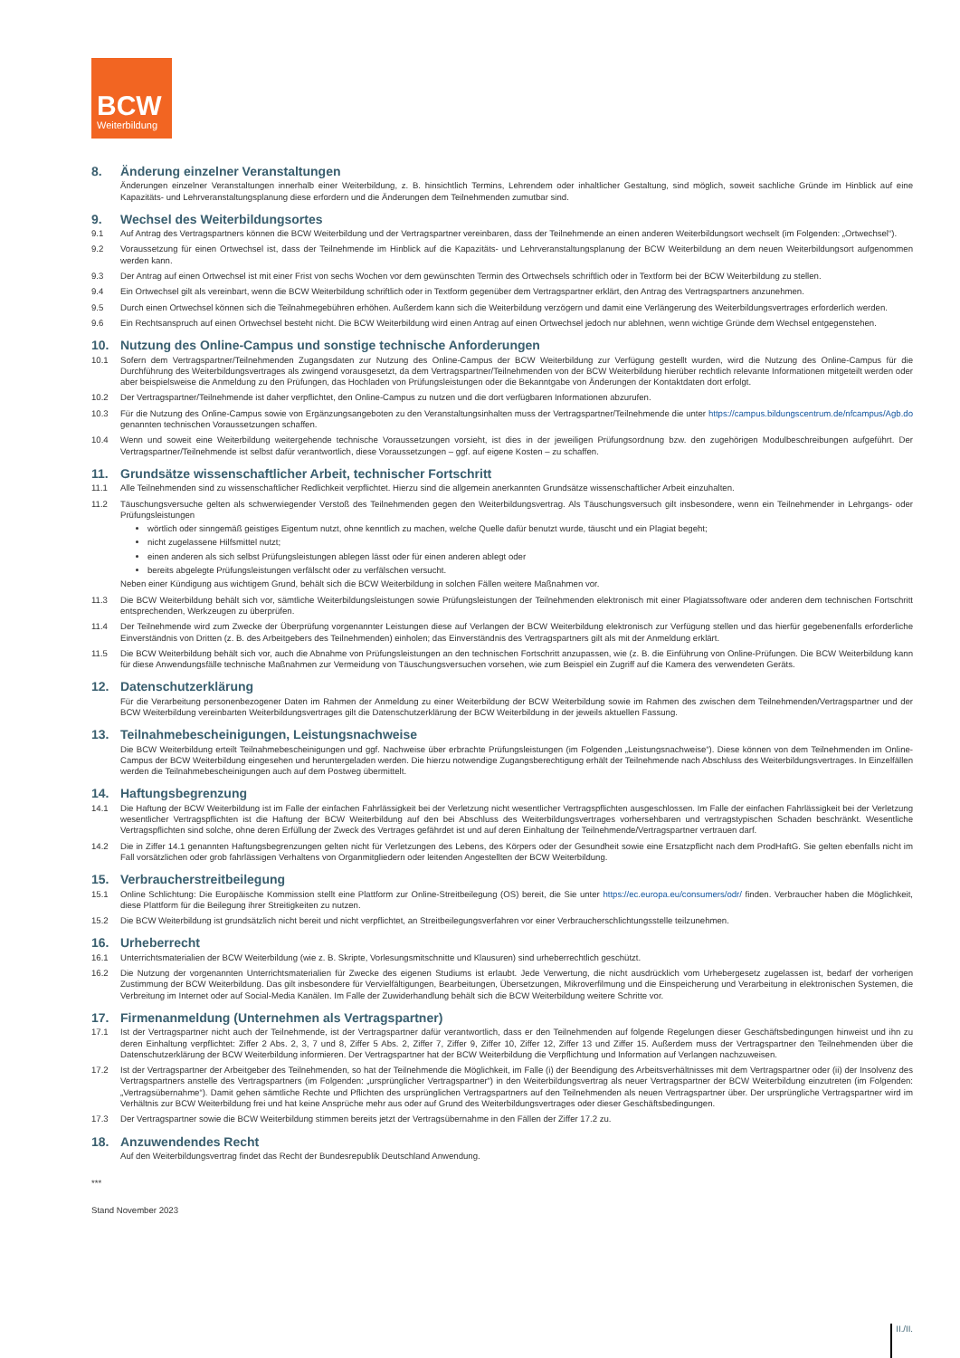BCW
Weiterbildung
8. Änderung einzelner Veranstaltungen
Änderungen einzelner Veranstaltungen innerhalb einer Weiterbildung, z. B. hinsichtlich Termins, Lehrendem oder inhaltlicher Gestaltung, sind möglich, soweit sachliche Gründe im Hinblick auf eine Kapazitäts- und Lehrveranstaltungsplanung diese erfordern und die Änderungen dem Teilnehmenden zumutbar sind.
9. Wechsel des Weiterbildungsortes
9.1 Auf Antrag des Vertragspartners können die BCW Weiterbildung und der Vertragspartner vereinbaren, dass der Teilnehmende an einen anderen Weiterbildungsort wechselt (im Folgenden: „Ortwechsel“).
9.2 Voraussetzung für einen Ortwechsel ist, dass der Teilnehmende im Hinblick auf die Kapazitäts- und Lehrveranstaltungsplanung der BCW Weiterbildung an dem neuen Weiterbildungsort aufgenommen werden kann.
9.3 Der Antrag auf einen Ortwechsel ist mit einer Frist von sechs Wochen vor dem gewünschten Termin des Ortwechsels schriftlich oder in Textform bei der BCW Weiterbildung zu stellen.
9.4 Ein Ortwechsel gilt als vereinbart, wenn die BCW Weiterbildung schriftlich oder in Textform gegenüber dem Vertragspartner erklärt, den Antrag des Vertragspartners anzunehmen.
9.5 Durch einen Ortwechsel können sich die Teilnahmegebühren erhöhen. Außerdem kann sich die Weiterbildung verzögern und damit eine Verlängerung des Weiterbildungsvertrages erforderlich werden.
9.6 Ein Rechtsanspruch auf einen Ortwechsel besteht nicht. Die BCW Weiterbildung wird einen Antrag auf einen Ortwechsel jedoch nur ablehnen, wenn wichtige Gründe dem Wechsel entgegenstehen.
10. Nutzung des Online-Campus und sonstige technische Anforderungen
10.1 Sofern dem Vertragspartner/Teilnehmenden Zugangsdaten zur Nutzung des Online-Campus der BCW Weiterbildung zur Verfügung gestellt wurden, wird die Nutzung des Online-Campus für die Durchführung des Weiterbildungsvertrages als zwingend vorausgesetzt, da dem Vertragspartner/Teilnehmenden von der BCW Weiterbildung hierüber rechtlich relevante Informationen mitgeteilt werden oder aber beispielsweise die Anmeldung zu den Prüfungen, das Hochladen von Prüfungsleistungen oder die Bekanntgabe von Änderungen der Kontaktdaten dort erfolgt.
10.2 Der Vertragspartner/Teilnehmende ist daher verpflichtet, den Online-Campus zu nutzen und die dort verfügbaren Informationen abzurufen.
10.3 Für die Nutzung des Online-Campus sowie von Ergänzungsangeboten zu den Veranstaltungsinhalten muss der Vertragspartner/Teilnehmende die unter https://campus.bildungscentrum.de/nfcampus/Agb.do genannten technischen Voraussetzungen schaffen.
10.4 Wenn und soweit eine Weiterbildung weitergehende technische Voraussetzungen vorsieht, ist dies in der jeweiligen Prüfungsordnung bzw. den zugehörigen Modulbeschreibungen aufgeführt. Der Vertragspartner/Teilnehmende ist selbst dafür verantwortlich, diese Voraussetzungen – ggf. auf eigene Kosten – zu schaffen.
11. Grundsätze wissenschaftlicher Arbeit, technischer Fortschritt
11.1 Alle Teilnehmenden sind zu wissenschaftlicher Redlichkeit verpflichtet. Hierzu sind die allgemein anerkannten Grundsätze wissenschaftlicher Arbeit einzuhalten.
11.2 Täuschungsversuche gelten als schwerwiegender Verstoß des Teilnehmenden gegen den Weiterbildungsvertrag. Als Täuschungsversuch gilt insbesondere, wenn ein Teilnehmender in Lehrgangs- oder Prüfungsleistungen
wörtlich oder sinngemäß geistiges Eigentum nutzt, ohne kenntlich zu machen, welche Quelle dafür benutzt wurde, täuscht und ein Plagiat begeht;
nicht zugelassene Hilfsmittel nutzt;
einen anderen als sich selbst Prüfungsleistungen ablegen lässt oder für einen anderen ablegt oder
bereits abgelegte Prüfungsleistungen verfälscht oder zu verfälschen versucht.
Neben einer Kündigung aus wichtigem Grund, behält sich die BCW Weiterbildung in solchen Fällen weitere Maßnahmen vor.
11.3 Die BCW Weiterbildung behält sich vor, sämtliche Weiterbildungsleistungen sowie Prüfungsleistungen der Teilnehmenden elektronisch mit einer Plagiatssoftware oder anderen dem technischen Fortschritt entsprechenden, Werkzeugen zu überprüfen.
11.4 Der Teilnehmende wird zum Zwecke der Überprüfung vorgenannter Leistungen diese auf Verlangen der BCW Weiterbildung elektronisch zur Verfügung stellen und das hierfür gegebenenfalls erforderliche Einverständnis von Dritten (z. B. des Arbeitgebers des Teilnehmenden) einholen; das Einverständnis des Vertragspartners gilt als mit der Anmeldung erklärt.
11.5 Die BCW Weiterbildung behält sich vor, auch die Abnahme von Prüfungsleistungen an den technischen Fortschritt anzupassen, wie (z. B. die Einführung von Online-Prüfungen. Die BCW Weiterbildung kann für diese Anwendungsfälle technische Maßnahmen zur Vermeidung von Täuschungsversuchen vorsehen, wie zum Beispiel ein Zugriff auf die Kamera des verwendeten Geräts.
12. Datenschutzerklärung
Für die Verarbeitung personenbezogener Daten im Rahmen der Anmeldung zu einer Weiterbildung der BCW Weiterbildung sowie im Rahmen des zwischen dem Teilnehmenden/Vertragspartner und der BCW Weiterbildung vereinbarten Weiterbildungsvertrages gilt die Datenschutzerklärung der BCW Weiterbildung in der jeweils aktuellen Fassung.
13. Teilnahmebescheinigungen, Leistungsnachweise
Die BCW Weiterbildung erteilt Teilnahmebescheinigungen und ggf. Nachweise über erbrachte Prüfungsleistungen (im Folgenden „Leistungsnachweise“). Diese können von dem Teilnehmenden im Online-Campus der BCW Weiterbildung eingesehen und heruntergeladen werden. Die hierzu notwendige Zugangsberechtigung erhält der Teilnehmende nach Abschluss des Weiterbildungsvertrages. In Einzelfällen werden die Teilnahmebescheinigungen auch auf dem Postweg übermittelt.
14. Haftungsbegrenzung
14.1 Die Haftung der BCW Weiterbildung ist im Falle der einfachen Fahrlässigkeit bei der Verletzung nicht wesentlicher Vertragspflichten ausgeschlossen. Im Falle der einfachen Fahrlässigkeit bei der Verletzung wesentlicher Vertragspflichten ist die Haftung der BCW Weiterbildung auf den bei Abschluss des Weiterbildungsvertrages vorhersehbaren und vertragstypischen Schaden beschränkt. Wesentliche Vertragspflichten sind solche, ohne deren Erfüllung der Zweck des Vertrages gefährdet ist und auf deren Einhaltung der Teilnehmende/Vertragspartner vertrauen darf.
14.2 Die in Ziffer 14.1 genannten Haftungsbegrenzungen gelten nicht für Verletzungen des Lebens, des Körpers oder der Gesundheit sowie eine Ersatzpflicht nach dem ProdHaftG. Sie gelten ebenfalls nicht im Fall vorsätzlichen oder grob fahrlässigen Verhaltens von Organmitgliedern oder leitenden Angestellten der BCW Weiterbildung.
15. Verbraucherstreitbeilegung
15.1 Online Schlichtung: Die Europäische Kommission stellt eine Plattform zur Online-Streitbeilegung (OS) bereit, die Sie unter https://ec.europa.eu/consumers/odr/ finden. Verbraucher haben die Möglichkeit, diese Plattform für die Beilegung ihrer Streitigkeiten zu nutzen.
15.2 Die BCW Weiterbildung ist grundsätzlich nicht bereit und nicht verpflichtet, an Streitbeilegungsverfahren vor einer Verbraucherschlichtungsstelle teilzunehmen.
16. Urheberrecht
16.1 Unterrichtsmaterialien der BCW Weiterbildung (wie z. B. Skripte, Vorlesungsmitschnitte und Klausuren) sind urheberrechtlich geschützt.
16.2 Die Nutzung der vorgenannten Unterrichtsmaterialien für Zwecke des eigenen Studiums ist erlaubt. Jede Verwertung, die nicht ausdrücklich vom Urhebergesetz zugelassen ist, bedarf der vorherigen Zustimmung der BCW Weiterbildung. Das gilt insbesondere für Vervielfältigungen, Bearbeitungen, Übersetzungen, Mikroverfilmung und die Einspeicherung und Verarbeitung in elektronischen Systemen, die Verbreitung im Internet oder auf Social-Media Kanälen. Im Falle der Zuwiderhandlung behält sich die BCW Weiterbildung weitere Schritte vor.
17. Firmenanmeldung (Unternehmen als Vertragspartner)
17.1 Ist der Vertragspartner nicht auch der Teilnehmende, ist der Vertragspartner dafür verantwortlich, dass er den Teilnehmenden auf folgende Regelungen dieser Geschäftsbedingungen hinweist und ihn zu deren Einhaltung verpflichtet: Ziffer 2 Abs. 2, 3, 7 und 8, Ziffer 5 Abs. 2, Ziffer 7, Ziffer 9, Ziffer 10, Ziffer 12, Ziffer 13 und Ziffer 15. Außerdem muss der Vertragspartner den Teilnehmenden über die Datenschutzerklärung der BCW Weiterbildung informieren. Der Vertragspartner hat der BCW Weiterbildung die Verpflichtung und Information auf Verlangen nachzuweisen.
17.2 Ist der Vertragspartner der Arbeitgeber des Teilnehmenden, so hat der Teilnehmende die Möglichkeit, im Falle (i) der Beendigung des Arbeitsverhältnisses mit dem Vertragspartner oder (ii) der Insolvenz des Vertragspartners anstelle des Vertragspartners (im Folgenden: „ursprünglicher Vertragspartner“) in den Weiterbildungsvertrag als neuer Vertragspartner der BCW Weiterbildung einzutreten (im Folgenden: „Vertragsübernahme“). Damit gehen sämtliche Rechte und Pflichten des ursprünglichen Vertragspartners auf den Teilnehmenden als neuen Vertragspartner über. Der ursprüngliche Vertragspartner wird im Verhältnis zur BCW Weiterbildung frei und hat keine Ansprüche mehr aus oder auf Grund des Weiterbildungsvertrages oder dieser Geschäftsbedingungen.
17.3 Der Vertragspartner sowie die BCW Weiterbildung stimmen bereits jetzt der Vertragsübernahme in den Fällen der Ziffer 17.2 zu.
18. Anzuwendendes Recht
Auf den Weiterbildungsvertrag findet das Recht der Bundesrepublik Deutschland Anwendung.
***
Stand November 2023
II./II.